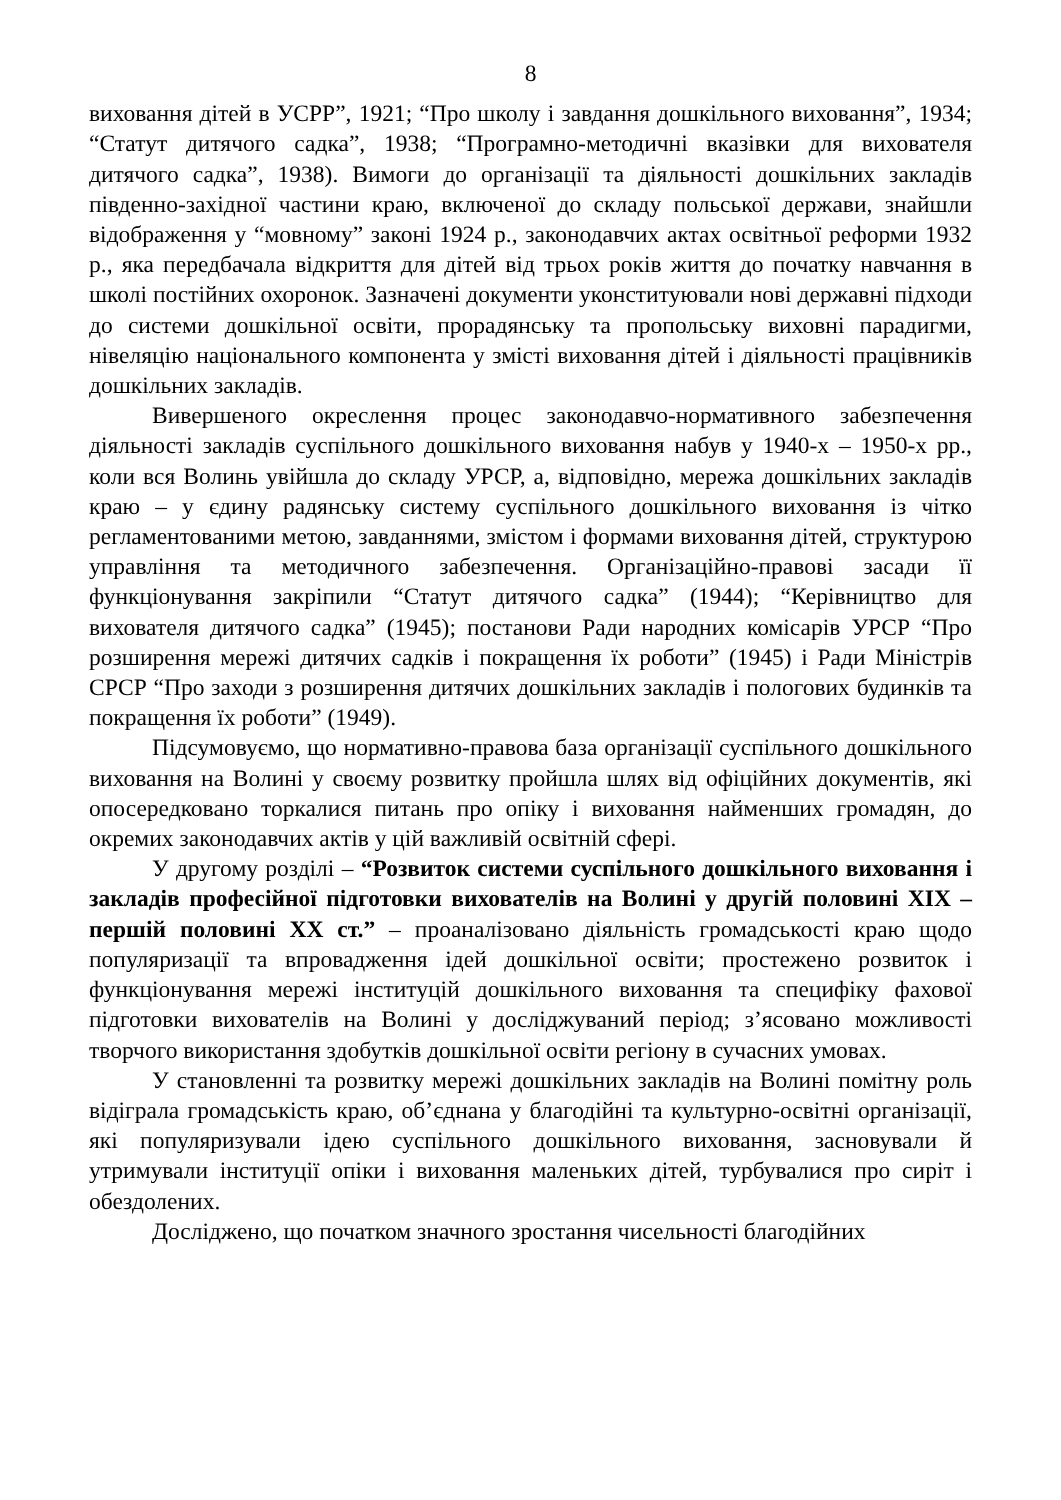8
виховання дітей в УСРР”, 1921; “Про школу і завдання дошкільного виховання”, 1934; “Статут дитячого садка”, 1938; “Програмно-методичні вказівки для вихователя дитячого садка”, 1938). Вимоги до організації та діяльності дошкільних закладів південно-західної частини краю, включеної до складу польської держави, знайшли відображення у “мовному” законі 1924 р., законодавчих актах освітньої реформи 1932 р., яка передбачала відкриття для дітей від трьох років життя до початку навчання в школі постійних охоронок. Зазначені документи уконституювали нові державні підходи до системи дошкільної освіти, прорадянську та пропольську виховні парадигми, нівеляцію національного компонента у змісті виховання дітей і діяльності працівників дошкільних закладів.
Вивершеного окреслення процес законодавчо-нормативного забезпечення діяльності закладів суспільного дошкільного виховання набув у 1940-х – 1950-х рр., коли вся Волинь увійшла до складу УРСР, а, відповідно, мережа дошкільних закладів краю – у єдину радянську систему суспільного дошкільного виховання із чітко регламентованими метою, завданнями, змістом і формами виховання дітей, структурою управління та методичного забезпечення. Організаційно-правові засади її функціонування закріпили “Статут дитячого садка” (1944); “Керівництво для вихователя дитячого садка” (1945); постанови Ради народних комісарів УРСР “Про розширення мережі дитячих садків і покращення їх роботи” (1945) і Ради Міністрів СРСР “Про заходи з розширення дитячих дошкільних закладів і пологових будинків та покращення їх роботи” (1949).
Підсумовуємо, що нормативно-правова база організації суспільного дошкільного виховання на Волині у своєму розвитку пройшла шлях від офіційних документів, які опосередковано торкалися питань про опіку і виховання найменших громадян, до окремих законодавчих актів у цій важливій освітній сфері.
У другому розділі – “Розвиток системи суспільного дошкільного виховання і закладів професійної підготовки вихователів на Волині у другій половині ХІХ – першій половині ХХ ст.” – проаналізовано діяльність громадськості краю щодо популяризації та впровадження ідей дошкільної освіти; простежено розвиток і функціонування мережі інституцій дошкільного виховання та специфіку фахової підготовки вихователів на Волині у досліджуваний період; з’ясовано можливості творчого використання здобутків дошкільної освіти регіону в сучасних умовах.
У становленні та розвитку мережі дошкільних закладів на Волині помітну роль відіграла громадськість краю, об’єднана у благодійні та культурно-освітні організації, які популяризували ідею суспільного дошкільного виховання, засновували й утримували інституції опіки і виховання маленьких дітей, турбувалися про сиріт і обездолених.
Досліджено, що початком значного зростання чисельності благодійних